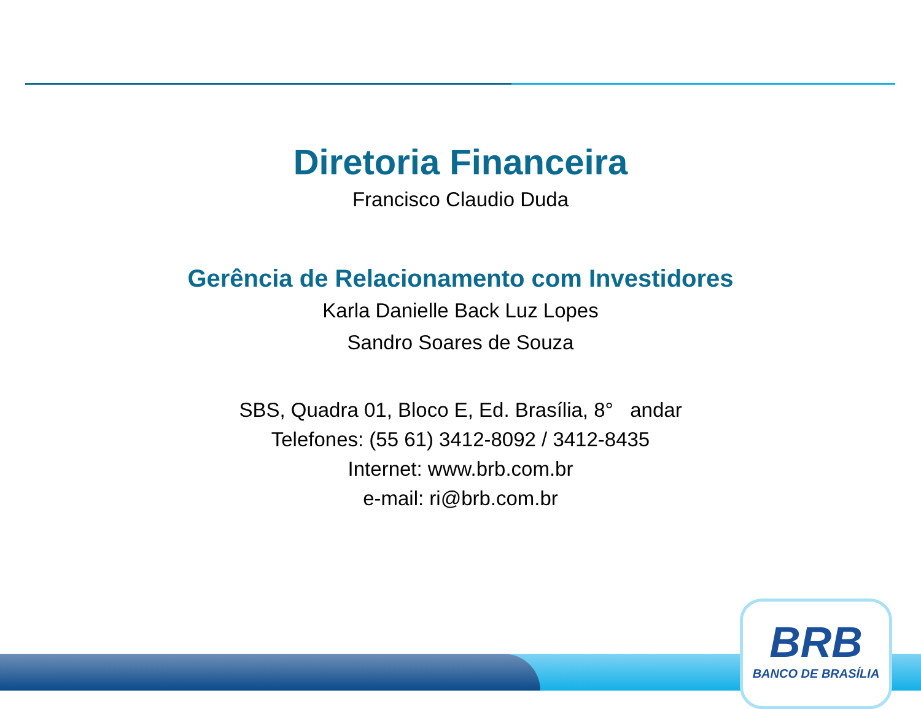Diretoria Financeira
Francisco Claudio Duda
Gerência de Relacionamento com Investidores
Karla Danielle Back Luz Lopes
Sandro Soares de Souza
SBS, Quadra 01, Bloco E, Ed. Brasília, 8° andar
Telefones: (55 61) 3412-8092 / 3412-8435
Internet: www.brb.com.br
e-mail: ri@brb.com.br
BRB
BANCO DE BRASÍLIA